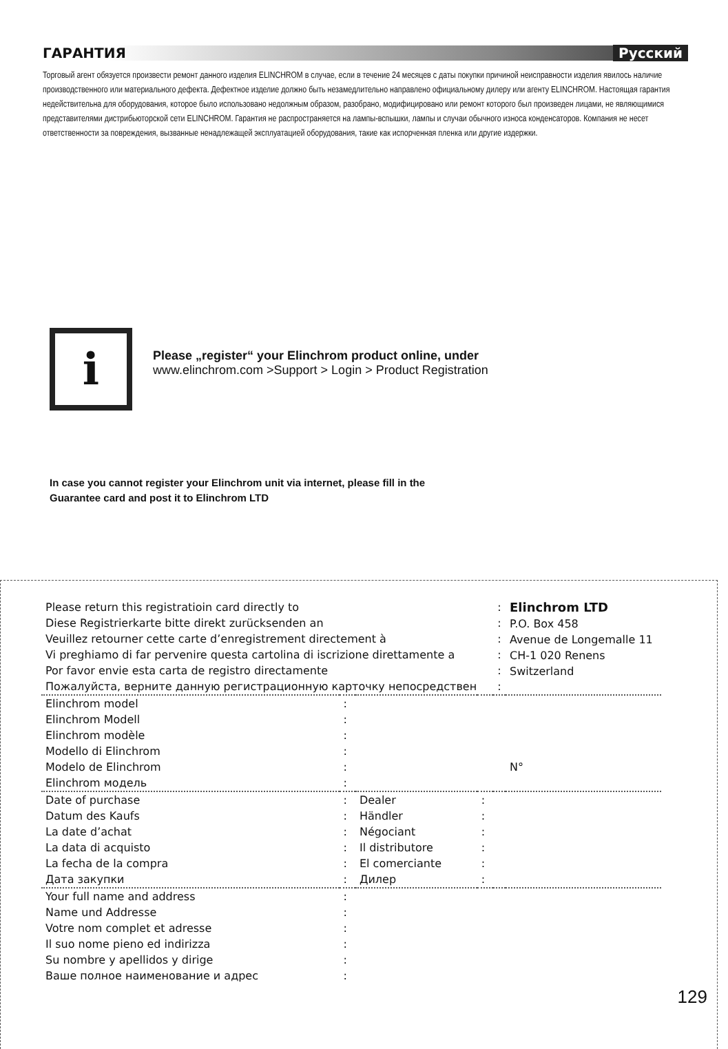ГАРАНТИЯ Русский
Торговый агент обязуется произвести ремонт данного изделия ELINCHROM в случае, если в течение 24 месяцев с даты покупки причиной неисправности изделия явилось наличие производственного или материального дефекта. Дефектное изделие должно быть незамедлительно направлено официальному дилеру или агенту ELINCHROM. Настоящая гарантия недействительна для оборудования, которое было использовано недолжным образом, разобрано, модифицировано или ремонт которого был произведен лицами, не являющимися представителями дистрибьюторской сети ELINCHROM. Гарантия не распространяется на лампы-вспышки, лампы и случаи обычного износа конденсаторов. Компания не несет ответственности за повреждения, вызванные ненадлежащей эксплуатацией оборудования, такие как испорченная пленка или другие издержки.
i
Please „register“ your Elinchrom product online, under
www.elinchrom.com >Support > Login > Product Registration
In case you cannot register your Elinchrom unit via internet, please fill in the
Guarantee card and post it to Elinchrom LTD
| Please return this registratioin card directly to Diese Registrierkarte bitte direkt zurücksenden an Veuillez retourner cette carte d’enregistrement directement à Vi preghiamo di far pervenire questa cartolina di iscrizione direttamente a Por favor envie esta carta de registro directamente Пожалуйста, верните данную регистрационную карточку непосредствен | | | | : : : : : : | Elinchrom LTD P.O. Box 458 Avenue de Longemalle 11 CH-1 020 Renens Switzerland |
| Elinchrom model Elinchrom Modell Elinchrom modèle Modello di Elinchrom Modelo de Elinchrom Elinchrom модель | : : : : : : | | | | N° |
| Date of purchase Datum des Kaufs La date d’achat La data di acquisto La fecha de la compra Дата закупки | : : : : : : | Dealer Händler Négociant Il distributore El comerciante Дилер | : : : : : : | | |
| Your full name and address Name und Addresse Votre nom complet et adresse Il suo nome pieno ed indirizza Su nombre y apellidos y dirige Ваше полное наименование и адрес | : : : : : : | | | | |
129